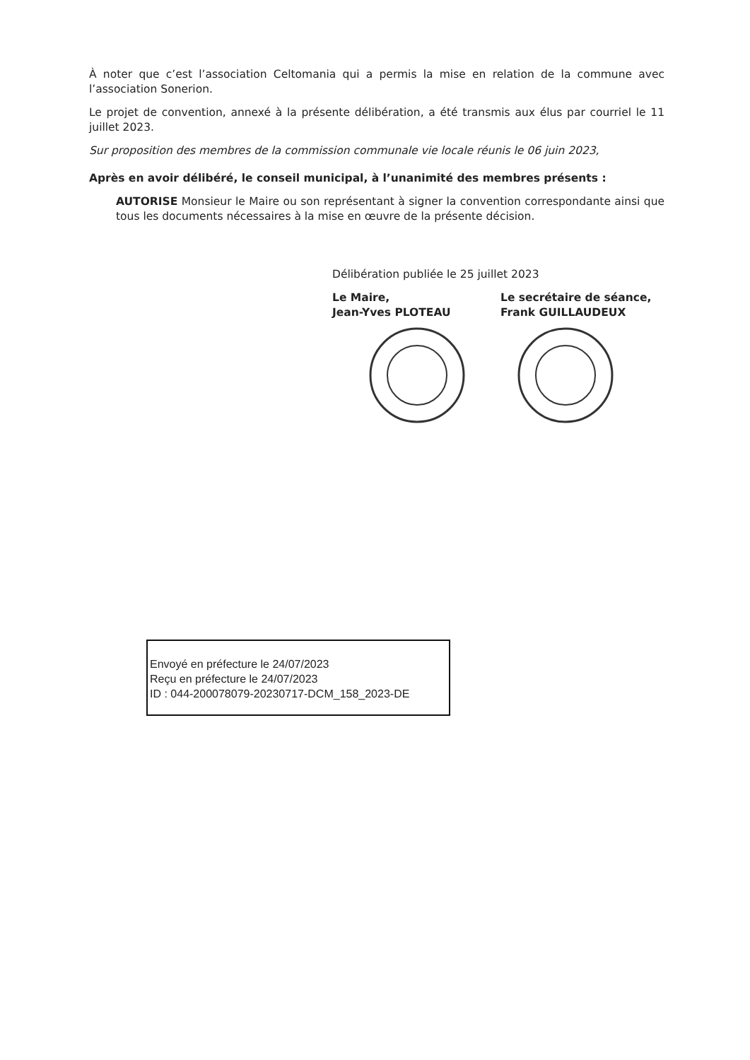À noter que c’est l’association Celtomania qui a permis la mise en relation de la commune avec l’association Sonerion.
Le projet de convention, annexé à la présente délibération, a été transmis aux élus par courriel le 11 juillet 2023.
Sur proposition des membres de la commission communale vie locale réunis le 06 juin 2023,
Après en avoir délibéré, le conseil municipal, à l’unanimité des membres présents :
AUTORISE Monsieur le Maire ou son représentant à signer la convention correspondante ainsi que tous les documents nécessaires à la mise en œuvre de la présente décision.
Délibération publiée le 25 juillet 2023
Le Maire,
Jean-Yves PLOTEAU
Le secrétaire de séance,
Frank GUILLAUDEUX
Envoyé en préfecture le 24/07/2023
Reçu en préfecture le 24/07/2023
ID : 044-200078079-20230717-DCM_158_2023-DE